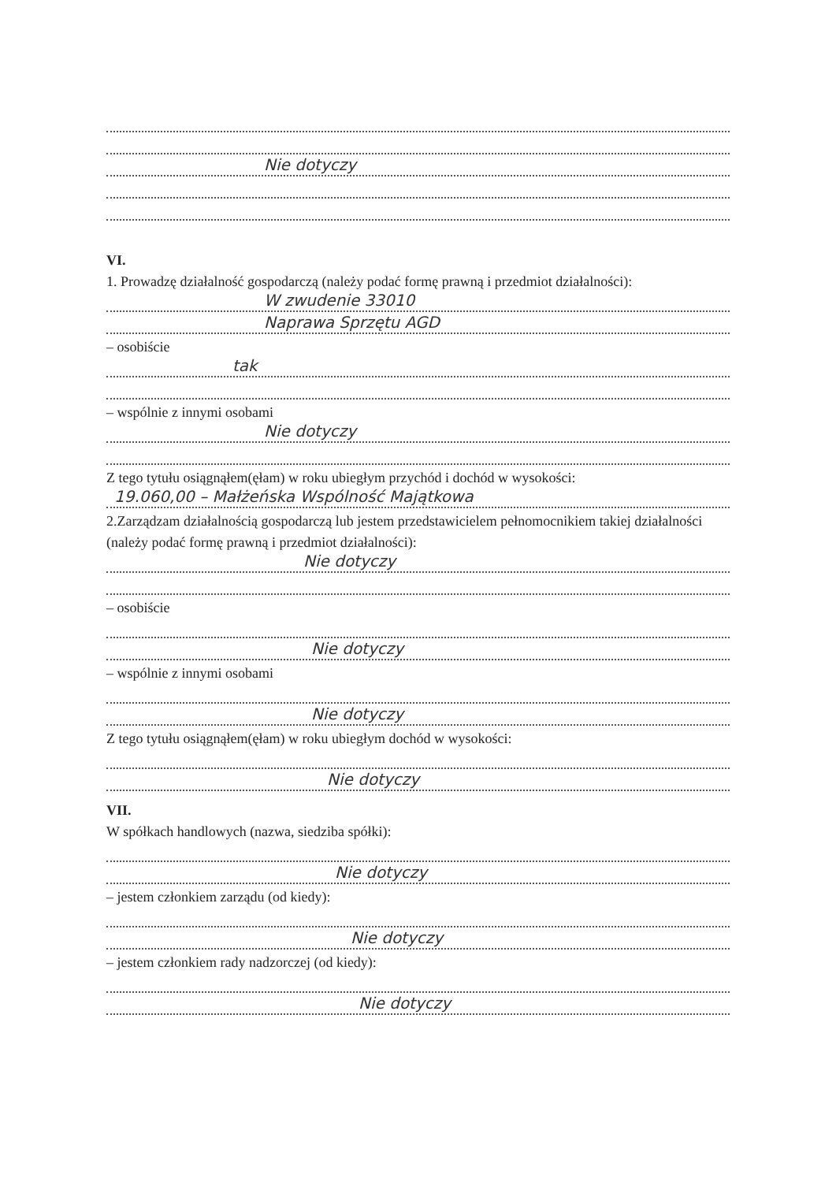Nie dotyczy
VI.
1. Prowadzę działalność gospodarczą (należy podać formę prawną i przedmiot działalności):
W zwudenie 33010
Naprawa Sprzętu AGD
– osobiście
tak
– wspólnie z innymi osobami
Nie dotyczy
Z tego tytułu osiągnąłem(ęłam) w roku ubiegłym przychód i dochód w wysokości:
19.060,00 – Małżeńska Wspólność Majątkowa
2.Zarządzam działalnością gospodarczą lub jestem przedstawicielem pełnomocnikiem takiej działalności
(należy podać formę prawną i przedmiot działalności):
Nie dotyczy
– osobiście
Nie dotyczy
– wspólnie z innymi osobami
Nie dotyczy
Z tego tytułu osiągnąłem(ęłam) w roku ubiegłym dochód w wysokości:
Nie dotyczy
VII.
W spółkach handlowych (nazwa, siedziba spółki):
Nie dotyczy
– jestem członkiem zarządu (od kiedy):
Nie dotyczy
– jestem członkiem rady nadzorczej (od kiedy):
Nie dotyczy